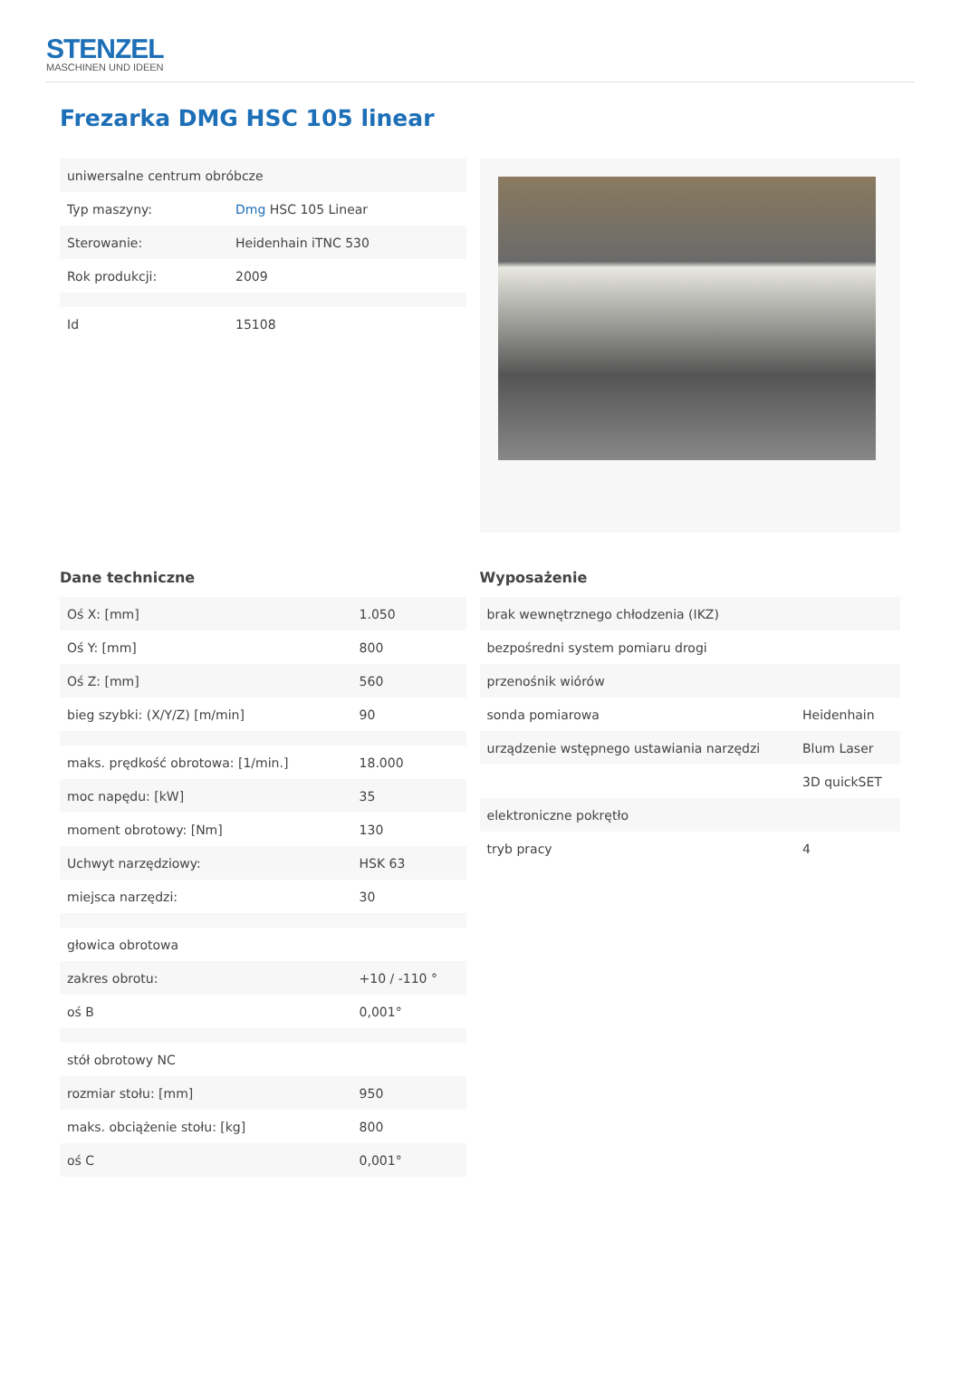STENZEL
MASCHINEN UND IDEEN
Frezarka DMG HSC 105 linear
| uniwersalne centrum obróbcze | |
| Typ maszyny: | Dmg HSC 105 Linear |
| Sterowanie: | Heidenhain iTNC 530 |
| Rok produkcji: | 2009 |
| Id | 15108 |
Dane techniczne
| Oś X: [mm] | 1.050 |
| Oś Y: [mm] | 800 |
| Oś Z: [mm] | 560 |
| bieg szybki: (X/Y/Z) [m/min] | 90 |
| maks. prędkość obrotowa: [1/min.] | 18.000 |
| moc napędu: [kW] | 35 |
| moment obrotowy: [Nm] | 130 |
| Uchwyt narzędziowy: | HSK 63 |
| miejsca narzędzi: | 30 |
| głowica obrotowa | |
| zakres obrotu: | +10 / -110 ° |
| oś B | 0,001° |
| stół obrotowy NC | |
| rozmiar stołu: [mm] | 950 |
| maks. obciążenie stołu: [kg] | 800 |
| oś C | 0,001° |
Wyposażenie
| brak wewnętrznego chłodzenia (IKZ) | |
| bezpośredni system pomiaru drogi | |
| przenośnik wiórów | |
| sonda pomiarowa | Heidenhain |
| urządzenie wstępnego ustawiania narzędzi | Blum Laser |
| | 3D quickSET |
| elektroniczne pokrętło | |
| tryb pracy | 4 |